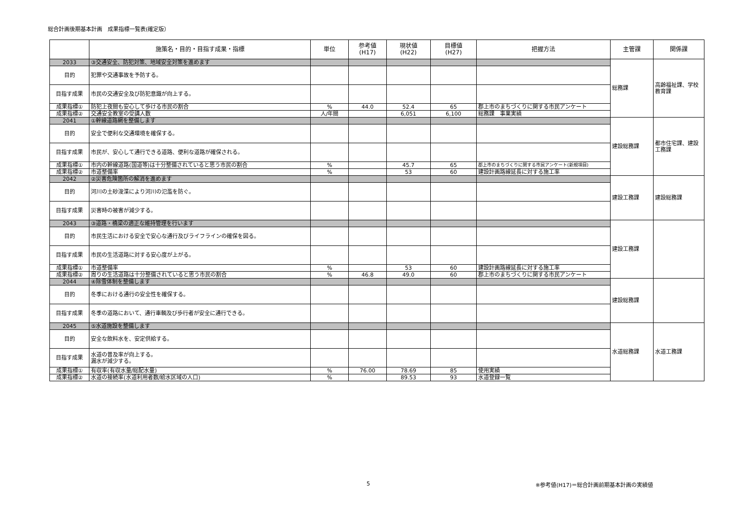総合計画後期基本計画　成果指標一覧表(確定版）
| | 施策名・目的・目指す成果・指標 | 単位 | 参考値 (H17) | 現状値 (H22) | 目標値 (H27) | 把握方法 | 主管課 | 関係課 |
| --- | --- | --- | --- | --- | --- | --- | --- | --- |
| 2033 | ③交通安全、防犯対策、地域安全対策を進めます | | | | | | 総務課 | 高齢福祉課、学校教育課 |
| 目的 | 犯罪や交通事故を予防する。 | | | | | | | |
| 目指す成果 | 市民の交通安全及び防犯意識が向上する。 | | | | | | | |
| 成果指標① | 防犯上夜間も安心して歩ける市民の割合 | % | 44.0 | 52.4 | 65 | 郡上市のまちづくりに関する市民アンケート | | |
| 成果指標② | 交通安全教室の受講人数 | 人/年間 | | 6,051 | 6,100 | 総務課 事業実績 | | |
| 2041 | ①幹線道路網を整備します | | | | | | 建設総務課 | 都市住宅課、建設工務課 |
| 目的 | 安全で便利な交通環境を確保する。 | | | | | | | |
| 目指す成果 | 市民が、安心して通行できる道路、便利な道路が確保される。 | | | | | | | |
| 成果指標① | 市内の幹線道路(国道等)は十分整備されていると思う市民の割合 | % | | 45.7 | 65 | 郡上市のまちづくりに関する市民アンケート(新規項目) | | |
| 成果指標② | 市道整備率 | % | | 53 | 60 | 建設計画路線延長に対する施工率 | | |
| 2042 | ②災害危険箇所の解消を進めます | | | | | | 建設工務課 | 建設総務課 |
| 目的 | 河川の土砂浚渫により河川の氾濫を防ぐ。 | | | | | | | |
| 目指す成果 | 災害時の被害が減少する。 | | | | | | | |
| 2043 | ③道路・橋梁の適正な維持管理を行います | | | | | | 建設工務課 | |
| 目的 | 市民生活における安全で安心な通行及びライフラインの確保を図る。 | | | | | | | |
| 目指す成果 | 市民の生活道路に対する安心度が上がる。 | | | | | | | |
| 成果指標① | 市道整備率 | % | | 53 | 60 | 建設計画路線延長に対する施工率 | | |
| 成果指標② | 周りの生活道路は十分整備されていると思う市民の割合 | % | 46.8 | 49.0 | 60 | 郡上市のまちづくりに関する市民アンケート | | |
| 2044 | ④除雪体制を整備します | | | | | | 建設総務課 | |
| 目的 | 冬季における通行の安全性を確保する。 | | | | | | | |
| 目指す成果 | 冬季の道路において、通行車輌及び歩行者が安全に通行できる。 | | | | | | | |
| 2045 | ⑤水道施設を整備します | | | | | | 水道総務課 | 水道工務課 |
| 目的 | 安全な飲料水を、安定供給する。 | | | | | | | |
| 目指す成果 | 水道の普及率が向上する。 漏水が減少する。 | | | | | | | |
| 成果指標① | 有収率(有収水量/総配水量) | % | 76.00 | 78.69 | 85 | 使用実績 | | |
| 成果指標② | 水道の接続率(水道利用者数/給水区域の人口) | % | | 89.53 | 93 | 水道登録一覧 | | |
5
※参考値(H17)＝総合計画前期基本計画の実績値